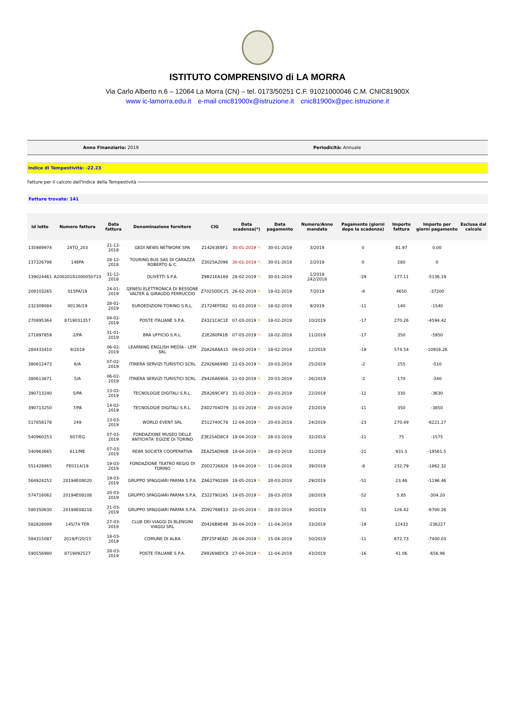ISTITUTO COMPRENSIVO di LA MORRA
Via Carlo Alberto n.6 – 12064 La Morra (CN) – tel. 0173/50251 C.F. 91021000046 C.M. CNIC81900X
www ic-lamorra.edu.it e-mail cnic81900x@istruzione.it cnic81900x@pec.istruzione.it
Anno Finanziario: 2019 Periodicità: Annuale
Indice di Tempestività: -22.23
Fatture per il calcolo dell'Indice della Tempestività
Fatture trovate: 141
| Id lotto | Numero fattura | Data fattura | Denominazione fornitore | CIG | Data scadenza(*) | Data pagamento | Numero/Anno mandato | Pagamento (giorni dopo la scadenza) | Importo fattura | Importo per giorni pagamento | Esclusa dal calcolo |
| --- | --- | --- | --- | --- | --- | --- | --- | --- | --- | --- | --- |
| 135989974 | 24TO_203 | 21-12-2018 | GEDI NEWS NETWORK SPA | Z14263EBF1 | 30-01-2019 ✎ | 30-01-2019 | 3/2019 | 0 | 81.97 | 0.00 | |
| 137326798 | 148PA | 28-12-2018 | TOURING BUS SAS DI CARAZZA ROBERTO & C. | Z3025A2096 | 30-01-2019 ✎ | 30-01-2019 | 2/2019 | 0 | 280 | 0 | |
| 139024461 | A20020181000050710 | 31-12-2018 | OLIVETTI S.P.A. | Z9B21EA169 | 28-02-2019 ✎ | 30-01-2019 | 1/2019 242/2018 | -29 | 177.11 | -5136.19 | |
| 209103265 | 015PA/19 | 24-01-2019 | GENESI ELETTRONICA DI BESSONE VALTER & GIRAUDO FERRUCCIO | Z7025DDC25 | 26-02-2019 ✎ | 18-02-2019 | 7/2019 | -8 | 4650 | -37200 | |
| 232309084 | 00136/19 | 28-01-2019 | EUROEDIZIONI TORINO S.R.L. | Z1724EFD82 | 01-03-2019 ✎ | 18-02-2019 | 9/2019 | -11 | 140 | -1540 | |
| 270895364 | 8719031357 | 04-02-2019 | POSTE ITALIANE S.P.A. | Z4321C4C1E | 07-03-2019 ✎ | 18-02-2019 | 10/2019 | -17 | 270.26 | -4594.42 | |
| 271897859 | 2/PA | 31-01-2019 | BRA UFFICIO S.R.L. | Z2E260FA1B | 07-03-2019 ✎ | 18-02-2019 | 11/2019 | -17 | 350 | -5950 | |
| 284433410 | 9/2019 | 06-02-2019 | LEARNING ENGLISH MEDIA - LEM SRL | Z0A26A6A15 | 09-03-2019 ✎ | 18-02-2019 | 12/2019 | -19 | 574.54 | -10916.26 | |
| 380612473 | 6/A | 07-02-2019 | ITINERA SERVIZI TURISTICI SCRL | Z2926A699D | 22-03-2019 ✎ | 20-03-2019 | 25/2019 | -2 | 255 | -510 | |
| 380613671 | 5/A | 06-02-2019 | ITINERA SERVIZI TURISTICI SCRL | Z9426A690A | 22-03-2019 ✎ | 20-03-2019 | 26/2019 | -2 | 170 | -340 | |
| 390713240 | 5/PA | 13-02-2019 | TECNOLOGIE DIGITALI S.R.L. | ZEA269C4F3 | 31-03-2019 ✎ | 20-03-2019 | 22/2019 | -11 | 330 | -3630 | |
| 390713250 | 7/PA | 14-02-2019 | TECNOLOGIE DIGITALI S.R.L. | Z4D2704D79 | 31-03-2019 ✎ | 20-03-2019 | 23/2019 | -11 | 350 | -3850 | |
| 517858178 | 249 | 13-03-2019 | WORLD EVENT SRL | Z512740C78 | 12-04-2019 ✎ | 20-03-2019 | 24/2019 | -23 | 270.49 | -6221.27 | |
| 540960253 | 607/EG | 07-03-2019 | FONDAZIONE MUSEO DELLE ANTICHITA' EGIZIE DI TORINO | Z3E25AD8C4 | 18-04-2019 ✎ | 28-03-2019 | 32/2019 | -21 | 75 | -1575 | |
| 540963665 | 611/ME | 07-03-2019 | REAR SOCIETÀ COOPERATIVA | ZEA25AD90B | 18-04-2019 ✎ | 28-03-2019 | 31/2019 | -21 | 931.5 | -19561.5 | |
| 551428865 | FE0114/19 | 19-03-2019 | FONDAZIONE TEATRO REGIO DI TORINO | Z0D2726826 | 19-04-2019 ✎ | 11-04-2019 | 39/2019 | -8 | 232.79 | -1862.32 | |
| 564924252 | 20194E08020 | 19-03-2019 | GRUPPO SPAGGIARI PARMA S.P.A. | ZA62790289 | 18-05-2019 ✎ | 28-03-2019 | 29/2019 | -51 | 23.46 | -1196.46 | |
| 574716062 | 20194E08108 | 20-03-2019 | GRUPPO SPAGGIARI PARMA S.P.A. | Z3227902A5 | 19-05-2019 ✎ | 28-03-2019 | 28/2019 | -52 | 5.85 | -304.20 | |
| 580350630 | 20194E08218 | 21-03-2019 | GRUPPO SPAGGIARI PARMA S.P.A. | ZD92768E13 | 20-05-2019 ✎ | 28-03-2019 | 30/2019 | -53 | 126.42 | -6700.26 | |
| 582828089 | 145/74 TER | 27-03-2019 | CLUB DEI VIAGGI DI BLENGINI VIAGGI SRL | Z0426B9E4B | 30-04-2019 ✎ | 11-04-2019 | 33/2019 | -19 | 12433 | -236227 | |
| 584315087 | 2019/F/20/15 | 18-03-2019 | COMUNE DI ALBA | ZEF25F4EAD | 26-04-2019 ✎ | 15-04-2019 | 50/2019 | -11 | 672.73 | -7400.03 | |
| 590556980 | 8719092527 | 28-03-2019 | POSTE ITALIANE S.P.A. | Z992698DC8 | 27-04-2019 ✎ | 11-04-2019 | 43/2019 | -16 | 41.06 | -656.96 | |